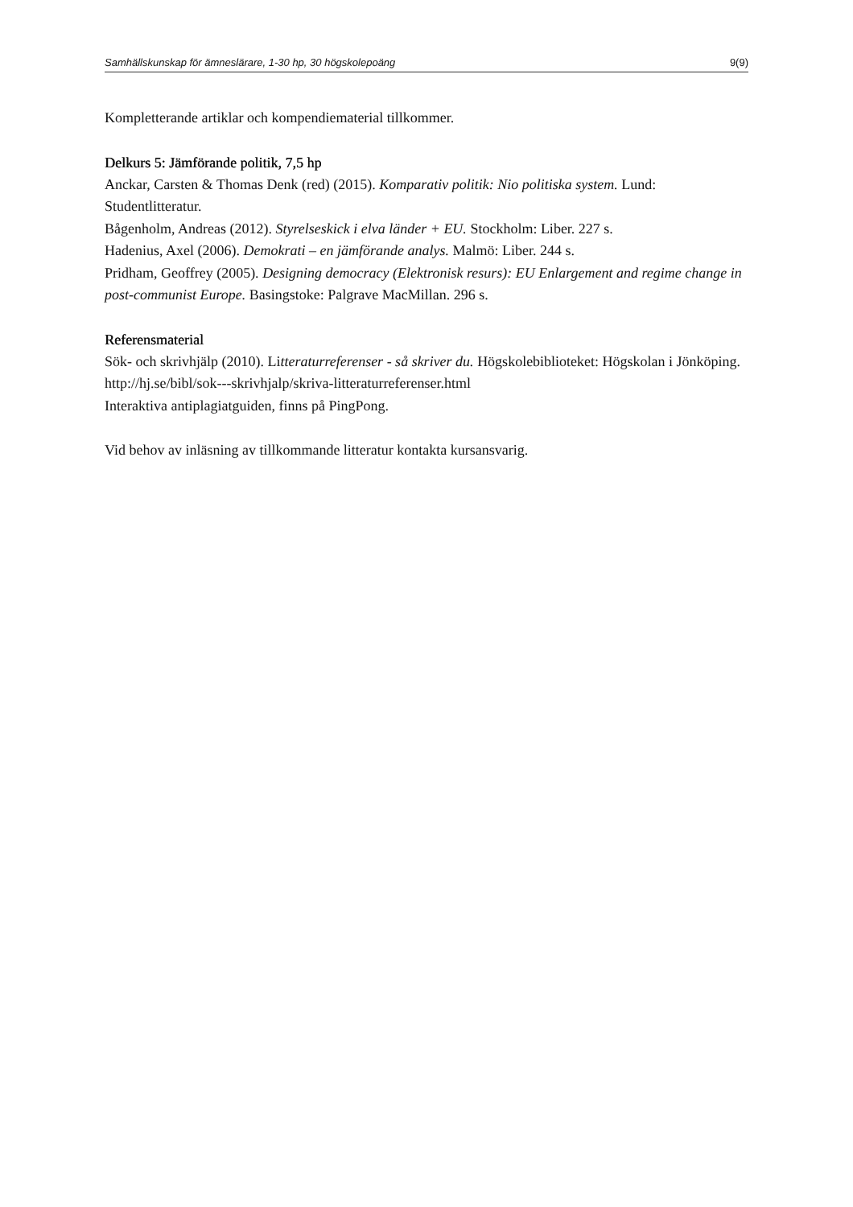Samhällskunskap för ämneslärare, 1-30 hp, 30 högskolepoäng 9(9)
Kompletterande artiklar och kompendiematerial tillkommer.
Delkurs 5: Jämförande politik, 7,5 hp
Anckar, Carsten & Thomas Denk (red) (2015). Komparativ politik: Nio politiska system. Lund: Studentlitteratur.
Bågenholm, Andreas (2012). Styrelseskick i elva länder + EU. Stockholm: Liber. 227 s.
Hadenius, Axel (2006). Demokrati – en jämförande analys. Malmö: Liber. 244 s.
Pridham, Geoffrey (2005). Designing democracy (Elektronisk resurs): EU Enlargement and regime change in post-communist Europe. Basingstoke: Palgrave MacMillan. 296 s.
Referensmaterial
Sök- och skrivhjälp (2010). Litteraturreferenser - så skriver du. Högskolebiblioteket: Högskolan i Jönköping. http://hj.se/bibl/sok---skrivhjalp/skriva-litteraturreferenser.html
Interaktiva antiplagiatguiden, finns på PingPong.
Vid behov av inläsning av tillkommande litteratur kontakta kursansvarig.